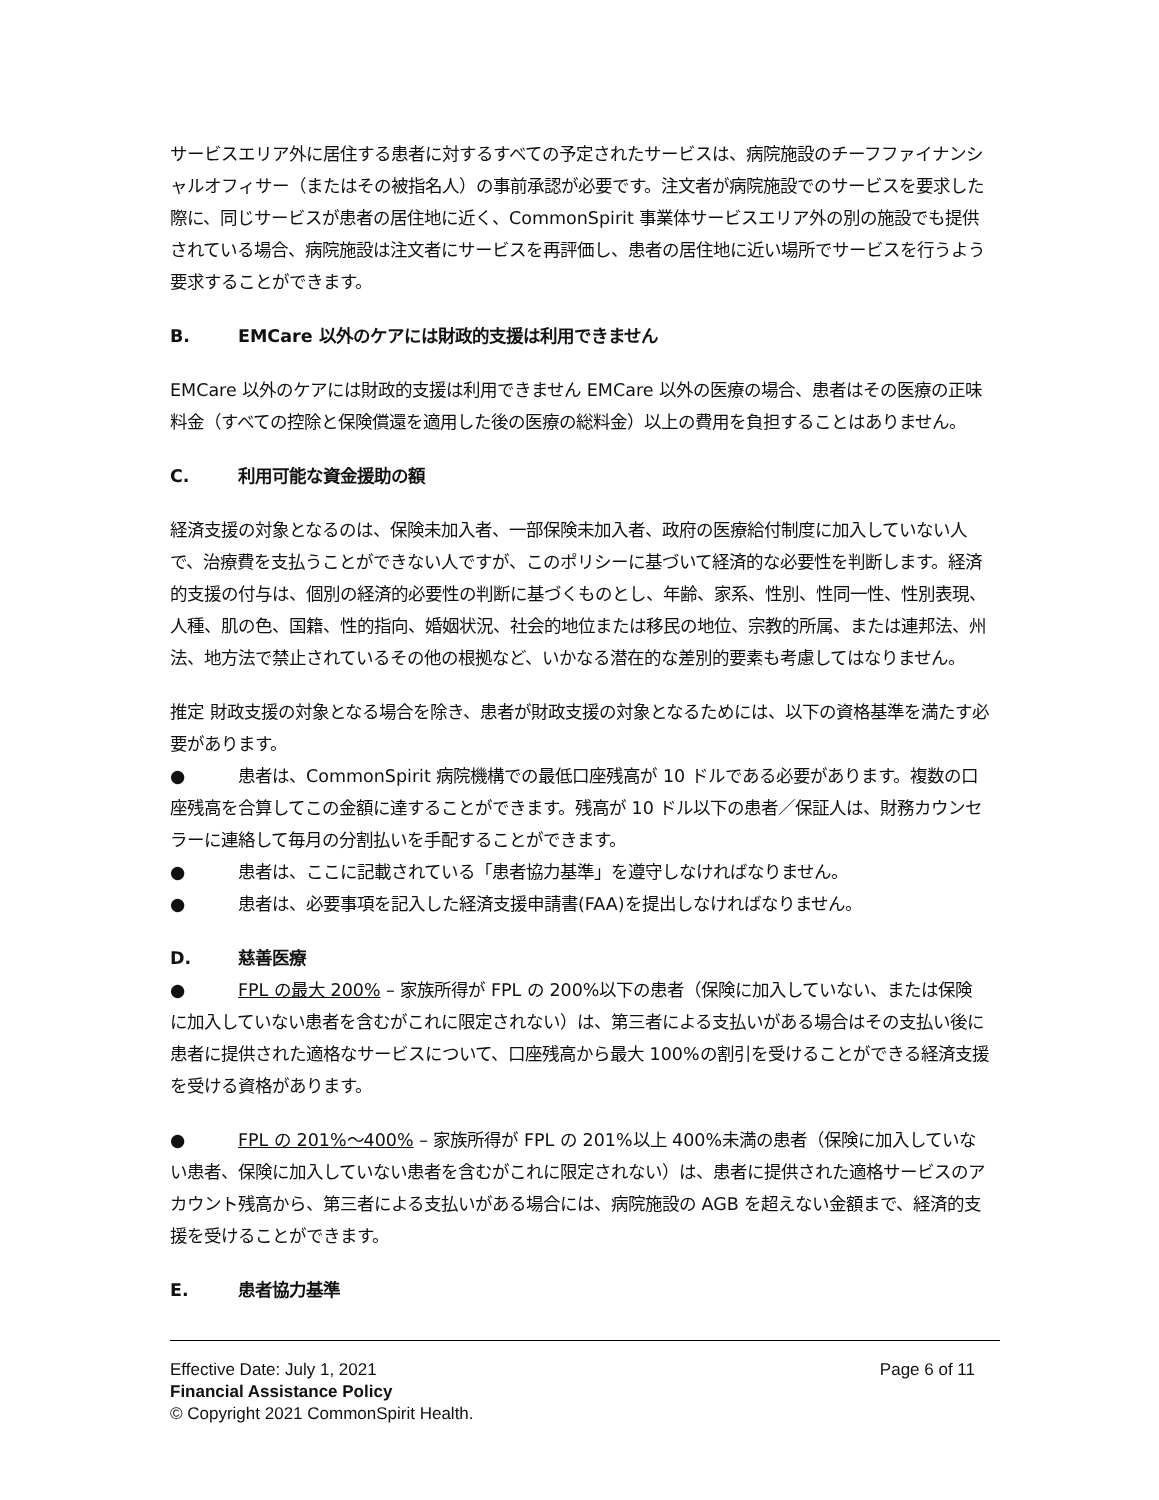サービスエリア外に居住する患者に対するすべての予定されたサービスは、病院施設のチーフファイナンシャルオフィサー（またはその被指名人）の事前承認が必要です。注文者が病院施設でのサービスを要求した際に、同じサービスが患者の居住地に近く、CommonSpirit 事業体サービスエリア外の別の施設でも提供されている場合、病院施設は注文者にサービスを再評価し、患者の居住地に近い場所でサービスを行うよう要求することができます。
B. EMCare 以外のケアには財政的支援は利用できません
EMCare 以外のケアには財政的支援は利用できません EMCare 以外の医療の場合、患者はその医療の正味料金（すべての控除と保険償還を適用した後の医療の総料金）以上の費用を負担することはありません。
C. 利用可能な資金援助の額
経済支援の対象となるのは、保険未加入者、一部保険未加入者、政府の医療給付制度に加入していない人で、治療費を支払うことができない人ですが、このポリシーに基づいて経済的な必要性を判断します。経済的支援の付与は、個別の経済的必要性の判断に基づくものとし、年齢、家系、性別、性同一性、性別表現、人種、肌の色、国籍、性的指向、婚姻状況、社会的地位または移民の地位、宗教的所属、または連邦法、州法、地方法で禁止されているその他の根拠など、いかなる潜在的な差別的要素も考慮してはなりません。
推定 財政支援の対象となる場合を除き、患者が財政支援の対象となるためには、以下の資格基準を満たす必要があります。
● 患者は、CommonSpirit 病院機構での最低口座残高が 10 ドルである必要があります。複数の口座残高を合算してこの金額に達することができます。残高が 10 ドル以下の患者／保証人は、財務カウンセラーに連絡して毎月の分割払いを手配することができます。
● 患者は、ここに記載されている「患者協力基準」を遵守しなければなりません。
● 患者は、必要事項を記入した経済支援申請書(FAA)を提出しなければなりません。
D. 慈善医療
● FPL の最大 200% – 家族所得が FPL の 200%以下の患者（保険に加入していない、または保険に加入していない患者を含むがこれに限定されない）は、第三者による支払いがある場合はその支払い後に患者に提供された適格なサービスについて、口座残高から最大 100%の割引を受けることができる経済支援を受ける資格があります。
● FPL の 201%～400% – 家族所得が FPL の 201%以上 400%未満の患者（保険に加入していない患者、保険に加入していない患者を含むがこれに限定されない）は、患者に提供された適格サービスのアカウント残高から、第三者による支払いがある場合には、病院施設の AGB を超えない金額まで、経済的支援を受けることができます。
E. 患者協力基準
Effective Date: July 1, 2021 Page 6 of 11
Financial Assistance Policy
© Copyright 2021 CommonSpirit Health.